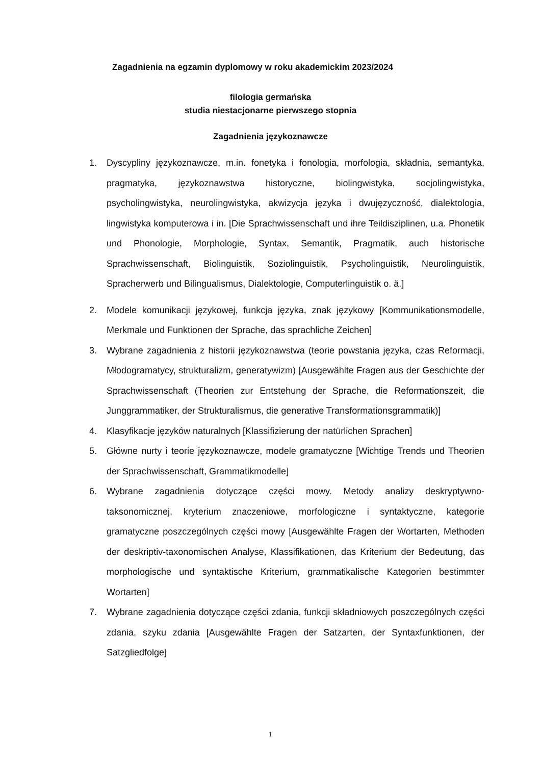Zagadnienia na egzamin dyplomowy w roku akademickim 2023/2024
filologia germańska
studia niestacjonarne pierwszego stopnia
Zagadnienia językoznawcze
1. Dyscypliny językoznawcze, m.in. fonetyka i fonologia, morfologia, składnia, semantyka, pragmatyka, językoznawstwa historyczne, biolingwistyka, socjolingwistyka, psycholingwistyka, neurolingwistyka, akwizycja języka i dwujęzyczność, dialektologia, lingwistyka komputerowa i in. [Die Sprachwissenschaft und ihre Teildisziplinen, u.a. Phonetik und Phonologie, Morphologie, Syntax, Semantik, Pragmatik, auch historische Sprachwissenschaft, Biolinguistik, Soziolinguistik, Psycholinguistik, Neurolinguistik, Spracherwerb und Bilingualismus, Dialektologie, Computerlinguistik o. ä.]
2. Modele komunikacji językowej, funkcja języka, znak językowy [Kommunikationsmodelle, Merkmale und Funktionen der Sprache, das sprachliche Zeichen]
3. Wybrane zagadnienia z historii językoznawstwa (teorie powstania języka, czas Reformacji, Młodogramatycy, strukturalizm, generatywizm) [Ausgewählte Fragen aus der Geschichte der Sprachwissenschaft (Theorien zur Entstehung der Sprache, die Reformationszeit, die Junggrammatiker, der Strukturalismus, die generative Transformationsgrammatik)]
4. Klasyfikacje języków naturalnych [Klassifizierung der natürlichen Sprachen]
5. Główne nurty i teorie językoznawcze, modele gramatyczne [Wichtige Trends und Theorien der Sprachwissenschaft, Grammatikmodelle]
6. Wybrane zagadnienia dotyczące części mowy. Metody analizy deskryptywno-taksonomicznej, kryterium znaczeniowe, morfologiczne i syntaktyczne, kategorie gramatyczne poszczególnych części mowy [Ausgewählte Fragen der Wortarten, Methoden der deskriptiv-taxonomischen Analyse, Klassifikationen, das Kriterium der Bedeutung, das morphologische und syntaktische Kriterium, grammatikalische Kategorien bestimmter Wortarten]
7. Wybrane zagadnienia dotyczące części zdania, funkcji składniowych poszczególnych części zdania, szyku zdania [Ausgewählte Fragen der Satzarten, der Syntaxfunktionen, der Satzgliedfolge]
1